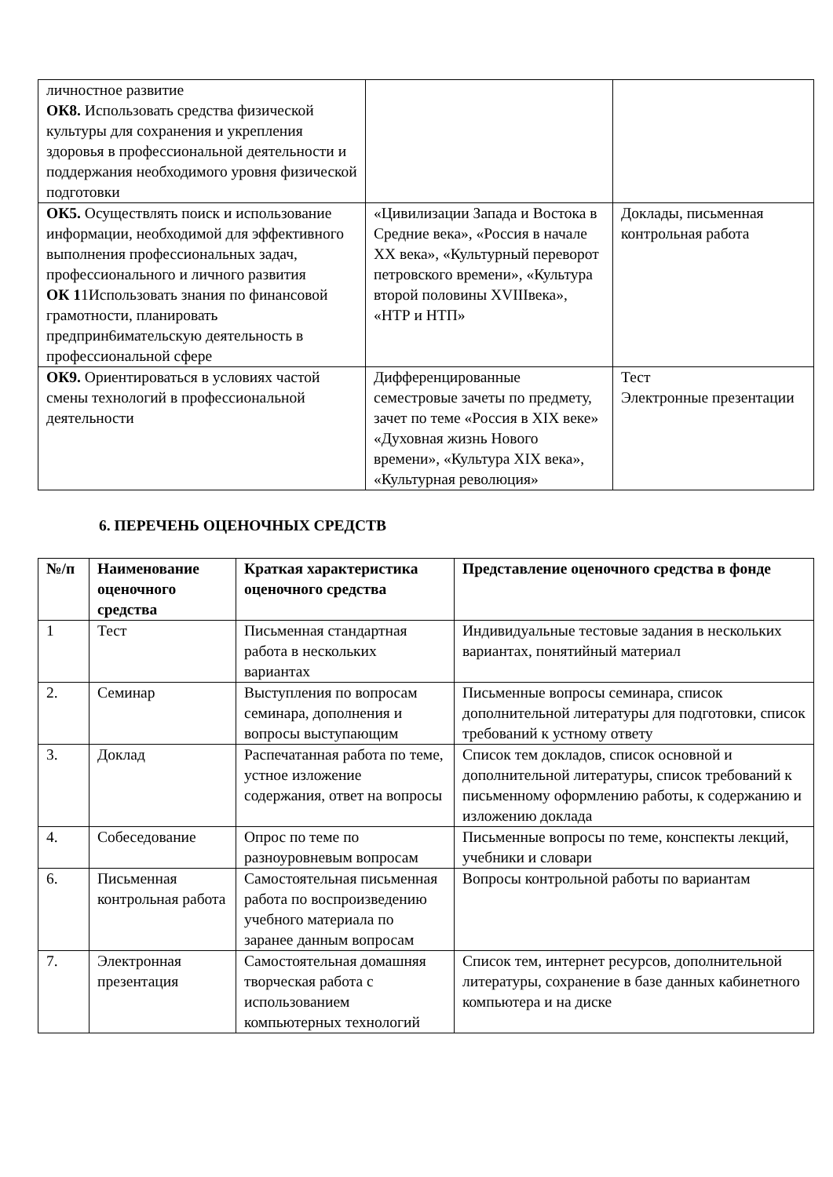| личностное развитие ОК8. Использовать средства физической культуры для сохранения и укрепления здоровья в профессиональной деятельности и поддержания необходимого уровня физической подготовки | | |
| ОК5. Осуществлять поиск и использование информации, необходимой для эффективного выполнения профессиональных задач, профессионального и личного развития ОК 1 1Использовать знания по финансовой грамотности, планировать предприн6имательскую деятельность в профессиональной сфере | «Цивилизации Запада и Востока в Средние века», «Россия в начале XX века», «Культурный переворот петровского времени», «Культура второй половины XVIIIвека», «НТР и НТП» | Доклады, письменная контрольная работа |
| ОК9. Ориентироваться в условиях частой смены технологий в профессиональной деятельности | Дифференцированные семестровые зачеты по предмету, зачет по теме «Россия в XIX веке» «Духовная жизнь Нового времени», «Культура XIX века», «Культурная революция» | Тест Электронные презентации |
6. ПЕРЕЧЕНЬ ОЦЕНОЧНЫХ СРЕДСТВ
| №/п | Наименование оценочного средства | Краткая характеристика оценочного средства | Представление оценочного средства в фонде |
| --- | --- | --- | --- |
| 1 | Тест | Письменная стандартная работа в нескольких вариантах | Индивидуальные тестовые задания в нескольких вариантах, понятийный материал |
| 2. | Семинар | Выступления по вопросам семинара, дополнения и вопросы выступающим | Письменные вопросы семинара, список дополнительной литературы для подготовки, список требований к устному ответу |
| 3. | Доклад | Распечатанная работа по теме, устное изложение содержания, ответ на вопросы | Список тем докладов, список основной и дополнительной литературы, список требований к письменному оформлению работы, к содержанию и изложению доклада |
| 4. | Собеседование | Опрос по теме по разноуровневым вопросам | Письменные вопросы по теме, конспекты лекций, учебники и словари |
| 6. | Письменная контрольная работа | Самостоятельная письменная работа по воспроизведению учебного материала по заранее данным вопросам | Вопросы контрольной работы по вариантам |
| 7. | Электронная презентация | Самостоятельная домашняя творческая работа с использованием компьютерных технологий | Список тем, интернет ресурсов, дополнительной литературы, сохранение в базе данных кабинетного компьютера и на диске |